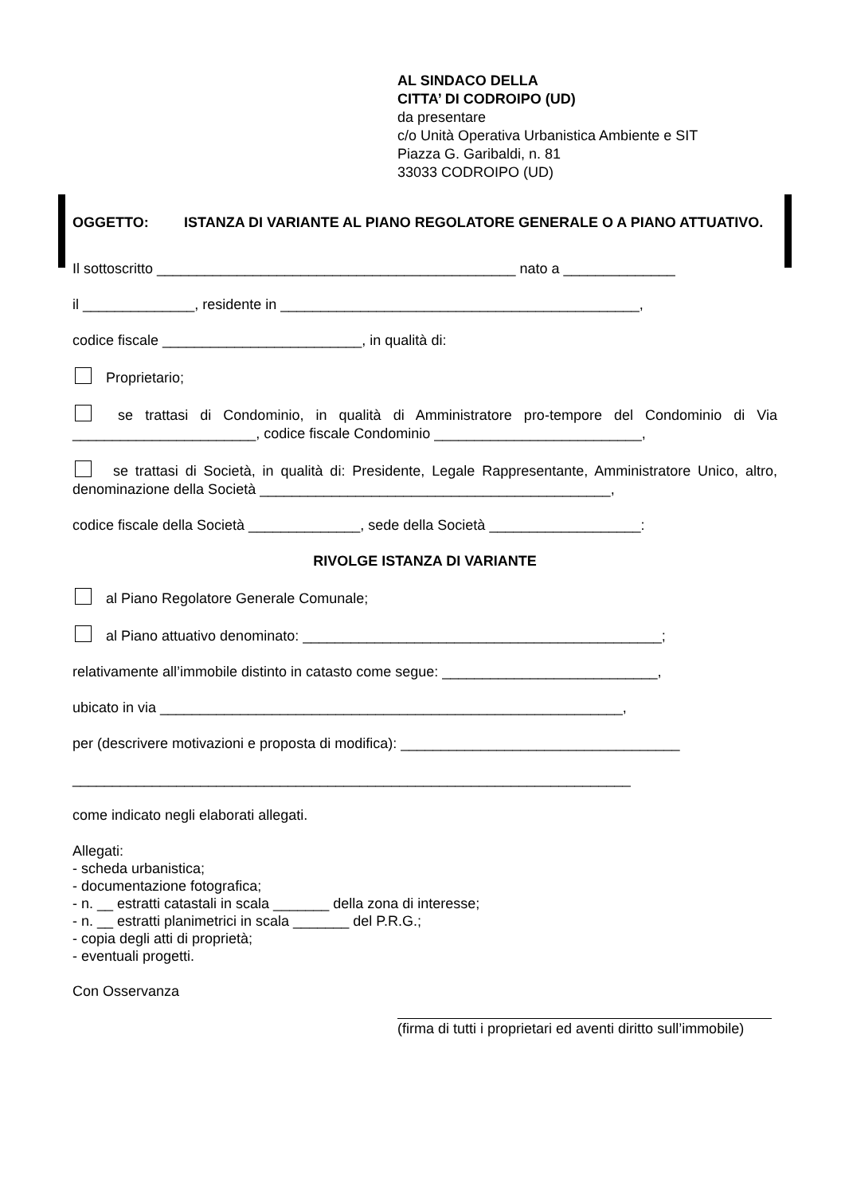AL SINDACO DELLA
CITTA’ DI CODROIPO (UD)
da presentare
c/o Unità Operativa Urbanistica Ambiente e SIT
Piazza G. Garibaldi, n. 81
33033 CODROIPO (UD)
OGGETTO: ISTANZA DI VARIANTE AL PIANO REGOLATORE GENERALE O A PIANO ATTUATIVO.
Il sottoscritto _____________________________________________ nato a ______________
il ______________, residente in _____________________________________________,
codice fiscale _________________________, in qualità di:
Proprietario;
se trattasi di Condominio, in qualità di Amministratore pro-tempore del Condominio di Via _______________________, codice fiscale Condominio __________________________,
se trattasi di Società, in qualità di: Presidente, Legale Rappresentante, Amministratore Unico, altro, denominazione della Società ____________________________________________,
codice fiscale della Società ______________, sede della Società ___________________:
RIVOLGE ISTANZA DI VARIANTE
al Piano Regolatore Generale Comunale;
al Piano attuativo denominato: _____________________________________________;
relativamente all’immobile distinto in catasto come segue: ___________________________,
ubicato in via __________________________________________________________,
per (descrivere motivazioni e proposta di modifica): ___________________________________
______________________________________________________________________
come indicato negli elaborati allegati.
Allegati:
- scheda urbanistica;
- documentazione fotografica;
- n. __ estratti catastali in scala _______ della zona di interesse;
- n. __ estratti planimetrici in scala _______ del P.R.G.;
- copia degli atti di proprietà;
- eventuali progetti.
Con Osservanza
(firma di tutti i proprietari ed aventi diritto sull’immobile)